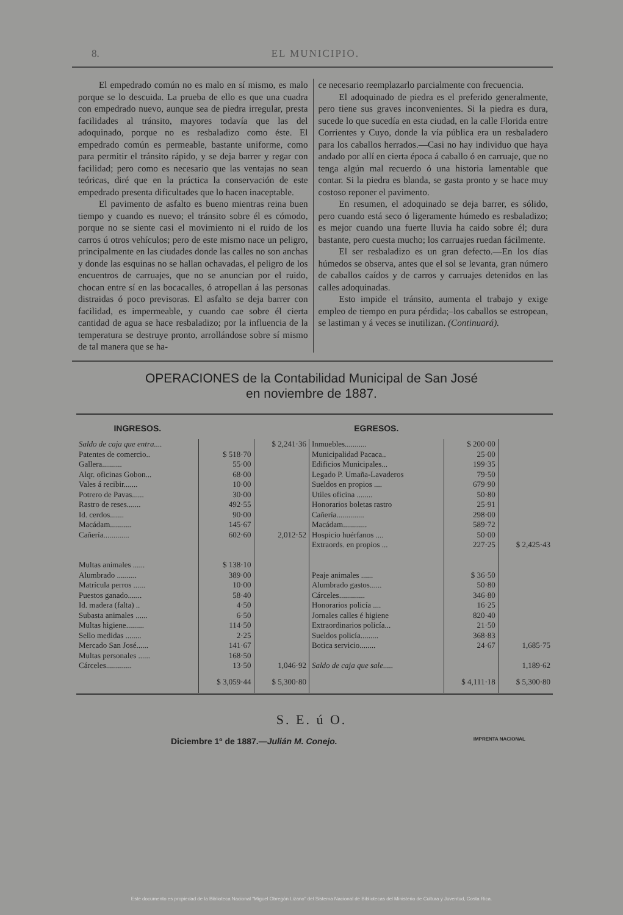8. EL MUNICIPIO.
El empedrado común no es malo en sí mismo, es malo porque se lo descuida. La prueba de ello es que una cuadra con empedrado nuevo, aunque sea de piedra irregular, presta facilidades al tránsito, mayores todavía que las del adoquinado, porque no es resbaladizo como éste. El empedrado común es permeable, bastante uniforme, como para permitir el tránsito rápido, y se deja barrer y regar con facilidad; pero como es necesario que las ventajas no sean teóricas, diré que en la práctica la conservación de este empedrado presenta dificultades que lo hacen inaceptable.
El pavimento de asfalto es bueno mientras reina buen tiempo y cuando es nuevo; el tránsito sobre él es cómodo, porque no se siente casi el movimiento ni el ruido de los carros ú otros vehículos; pero de este mismo nace un peligro, principalmente en las ciudades donde las calles no son anchas y donde las esquinas no se hallan ochavadas, el peligro de los encuentros de carruajes, que no se anuncian por el ruido, chocan entre sí en las bocacalles, ó atropellan á las personas distraidas ó poco previsoras. El asfalto se deja barrer con facilidad, es impermeable, y cuando cae sobre él cierta cantidad de agua se hace resbaladizo; por la influencia de la temperatura se destruye pronto, arrollándose sobre sí mismo de tal manera que se ha-
ce necesario reemplazarlo parcialmente con frecuencia.
El adoquinado de piedra es el preferido generalmente, pero tiene sus graves inconvenientes. Si la piedra es dura, sucede lo que sucedía en esta ciudad, en la calle Florida entre Corrientes y Cuyo, donde la vía pública era un resbaladero para los caballos herrados.—Casi no hay individuo que haya andado por allí en cierta época á caballo ó en carruaje, que no tenga algún mal recuerdo ó una historia lamentable que contar. Si la piedra es blanda, se gasta pronto y se hace muy costoso reponer el pavimento.
En resumen, el adoquinado se deja barrer, es sólido, pero cuando está seco ó ligeramente húmedo es resbaladizo; es mejor cuando una fuerte lluvia ha caido sobre él; dura bastante, pero cuesta mucho; los carruajes ruedan fácilmente.
El ser resbaladizo es un gran defecto.—En los días húmedos se observa, antes que el sol se levanta, gran número de caballos caídos y de carros y carruajes detenidos en las calles adoquinadas.
Esto impide el tránsito, aumenta el trabajo y exige empleo de tiempo en pura pérdida;–los caballos se estropean, se lastiman y á veces se inutilizan. (Continuará).
OPERACIONES de la Contabilidad Municipal de San José
en noviembre de 1887.
| INGRESOS. | | | EGRESOS. | | |
| --- | --- | --- | --- | --- | --- |
| Saldo de caja que entra.... | | $ 2,241·36 | Inmuebles........... | $ 200·00 | |
| Patentes de comercio.. | $ 518·70 | | Municipalidad Pacaca.. | 25·00 | |
| Gallera.......... | 55·00 | | Edificios Municipales... | 199·35 | |
| Alqr. oficinas Gobon... | 68·00 | | Legado P. Umaña-Lavaderos | 79·50 | |
| Vales á recibir....... | 10·00 | | Sueldos en propios .... | 679·90 | |
| Potrero de Pavas...... | 30·00 | | Utiles oficina ........ | 50·80 | |
| Rastro de reses....... | 492·55 | | Honorarios boletas rastro | 25·91 | |
| Id. cerdos....... | 90·00 | | Cañería.............. | 298·00 | |
| Macádam........... | 145·67 | | Macádam............ | 589·72 | |
| Cañería............. | 602·60 | 2,012·52 | Hospicio huérfanos .... | 50·00 | |
| | | | Extraords. en propios ... | 227·25 | $ 2,425·43 |
| Multas animales ...... | $ 138·10 | | | | |
| Alumbrado .......... | 389·00 | | Peaje animales ...... | $ 36·50 | |
| Matrícula perros ...... | 10·00 | | Alumbrado gastos...... | 50·80 | |
| Puestos ganado....... | 58·40 | | Cárceles............. | 346·80 | |
| Id. madera (falta) .. | 4·50 | | Honorarios policía .... | 16·25 | |
| Subasta animales ...... | 6·50 | | Jornales calles é higiene | 820·40 | |
| Multas higiene......... | 114·50 | | Extraordinarios policía... | 21·50 | |
| Sello medidas ........ | 2·25 | | Sueldos policía......... | 368·83 | |
| Mercado San José...... | 141·67 | | Botica servicio........ | 24·67 | 1,685·75 |
| Multas personales ...... | 168·50 | | | | |
| Cárceles............. | 13·50 | 1,046·92 | Saldo de caja que sale..... | | 1,189·62 |
| | $ 3,059·44 | $ 5,300·80 | | $ 4,111·18 | $ 5,300·80 |
S. E. ú O.
Diciembre 1º de 1887.—Julián M. Conejo. IMPRENTA NACIONAL
Este documento es propiedad de la Biblioteca Nacional "Miguel Obregón Lizano" del Sistema Nacional de Bibliotecas del Ministerio de Cultura y Juventud, Costa Rica.